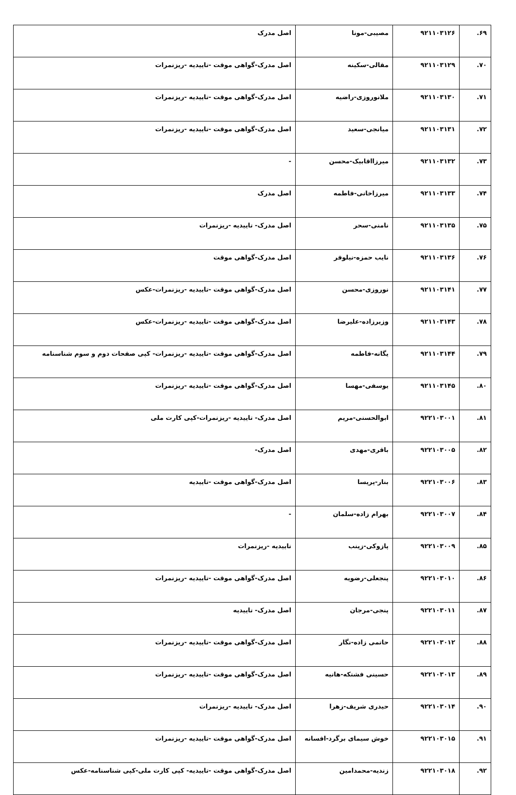| ۶۹. | ۹۲۱۱۰۳۱۲۶ | مصیبی-مونا | اصل مدرک |
| ۷۰. | ۹۲۱۱۰۳۱۲۹ | مقالی-سکینه | اصل مدرک-گواهی موقت -تاییدیه -ریزنمرات |
| ۷۱. | ۹۲۱۱۰۳۱۳۰ | ملانوروزی-راضیه | اصل مدرک-گواهی موقت -تاییدیه -ریزنمرات |
| ۷۲. | ۹۲۱۱۰۳۱۳۱ | میانجی-سعید | اصل مدرک-گواهی موقت -تاییدیه -ریزنمرات |
| ۷۳. | ۹۲۱۱۰۳۱۳۲ | میرزااقابیک-محسن | - |
| ۷۴. | ۹۲۱۱۰۳۱۳۳ | میرزاخانی-فاطمه | اصل مدرک |
| ۷۵. | ۹۲۱۱۰۳۱۳۵ | نامنی-سحر | اصل مدرک- تاییدیه -ریزنمرات |
| ۷۶. | ۹۲۱۱۰۳۱۳۶ | نایب حمزه-نیلوفر | اصل مدرک-گواهی موقت |
| ۷۷. | ۹۲۱۱۰۳۱۴۱ | نوروزی-محسن | اصل مدرک-گواهی موقت -تاییدیه -ریزنمرات-عکس |
| ۷۸. | ۹۲۱۱۰۳۱۴۳ | وزیرزاده-علیرضا | اصل مدرک-گواهی موقت -تاییدیه -ریزنمرات-عکس |
| ۷۹. | ۹۲۱۱۰۳۱۴۴ | یگانه-فاطمه | اصل مدرک-گواهی موقت -تاییدیه -ریزنمرات- کپی صفحات دوم و سوم شناسنامه |
| ۸۰. | ۹۲۱۱۰۳۱۴۵ | یوسفی-مهسا | اصل مدرک-گواهی موقت -تاییدیه -ریزنمرات |
| ۸۱. | ۹۲۲۱۰۳۰۰۱ | ابوالحسنی-مریم | اصل مدرک- تاییدیه -ریزنمرات-کپی کارت ملی |
| ۸۲. | ۹۲۲۱۰۳۰۰۵ | باقری-مهدی | اصل مدرک- |
| ۸۳. | ۹۲۲۱۰۳۰۰۶ | بنار-پریسا | اصل مدرک-گواهی موقت -تاییدیه |
| ۸۴. | ۹۲۲۱۰۳۰۰۷ | بهرام زاده-سلمان | - |
| ۸۵. | ۹۲۲۱۰۳۰۰۹ | پازوکی-زینب | تاییدیه -ریزنمرات |
| ۸۶. | ۹۲۲۱۰۳۰۱۰ | پنجعلی-رضویه | اصل مدرک-گواهی موقت -تاییدیه -ریزنمرات |
| ۸۷. | ۹۲۲۱۰۳۰۱۱ | پنجی-مرجان | اصل مدرک- تاییدیه |
| ۸۸. | ۹۲۲۱۰۳۰۱۲ | حاتمی زاده-نگار | اصل مدرک-گواهی موقت -تاییدیه -ریزنمرات |
| ۸۹. | ۹۲۲۱۰۳۰۱۳ | حسینی فشتکه-هانیه | اصل مدرک-گواهی موقت -تاییدیه -ریزنمرات |
| ۹۰. | ۹۲۲۱۰۳۰۱۴ | حیدری شریف-زهرا | اصل مدرک- تاییدیه -ریزنمرات |
| ۹۱. | ۹۲۲۱۰۳۰۱۵ | خوش سیمای برگرد-افسانه | اصل مدرک-گواهی موقت -تاییدیه -ریزنمرات |
| ۹۲. | ۹۲۲۱۰۳۰۱۸ | زندیه-محمدامین | اصل مدرک-گواهی موقت -تاییدیه- کپی کارت ملی-کپی شناسنامه-عکس |